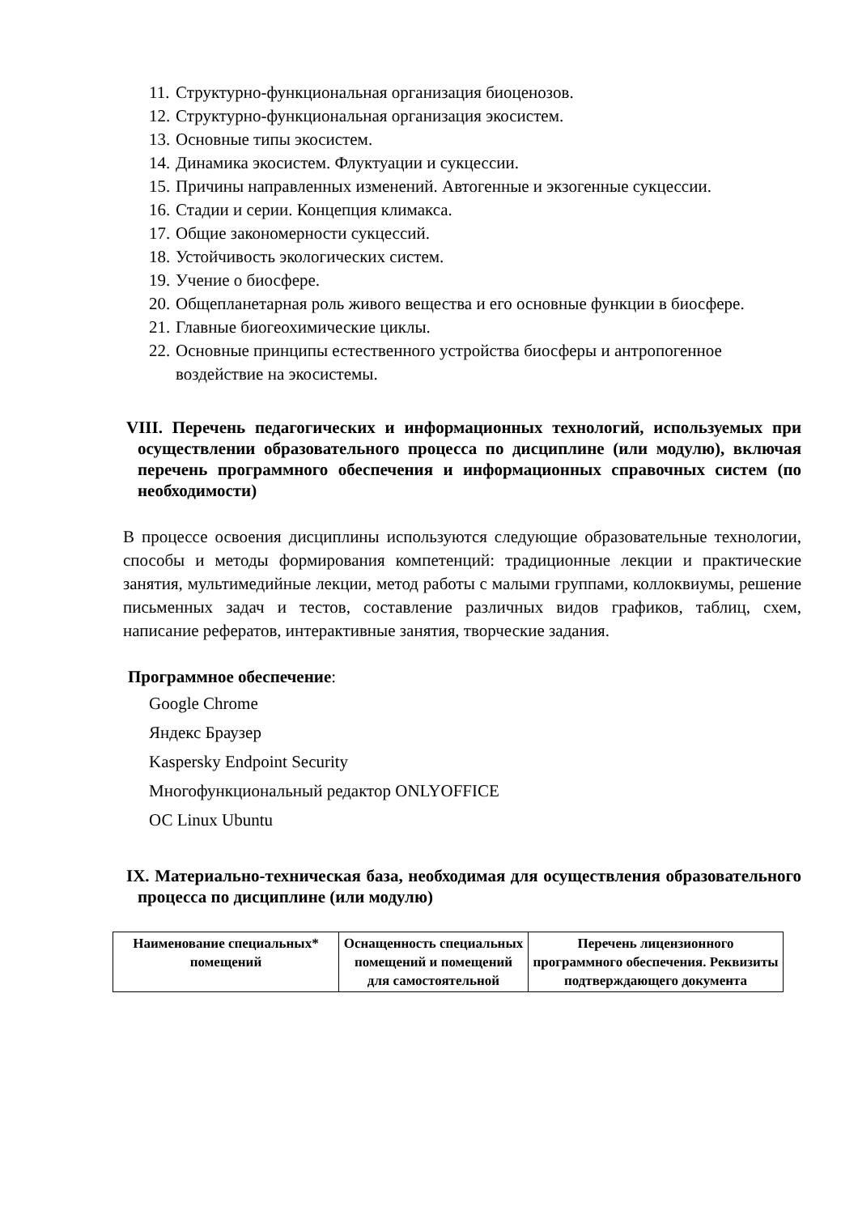11. Структурно-функциональная организация биоценозов.
12. Структурно-функциональная организация экосистем.
13. Основные типы экосистем.
14. Динамика экосистем. Флуктуации и сукцессии.
15. Причины направленных изменений. Автогенные и экзогенные сукцессии.
16. Стадии и серии. Концепция климакса.
17. Общие закономерности сукцессий.
18. Устойчивость экологических систем.
19. Учение о биосфере.
20. Общепланетарная роль живого вещества и его основные функции в биосфере.
21. Главные биогеохимические циклы.
22. Основные принципы естественного устройства биосферы и антропогенное воздействие на экосистемы.
VIII. Перечень педагогических и информационных технологий, используемых при осуществлении образовательного процесса по дисциплине (или модулю), включая перечень программного обеспечения и информационных справочных систем (по необходимости)
В процессе освоения дисциплины используются следующие образовательные технологии, способы и методы формирования компетенций: традиционные лекции и практические занятия, мультимедийные лекции, метод работы с малыми группами, коллоквиумы, решение письменных задач и тестов, составление различных видов графиков, таблиц, схем, написание рефератов, интерактивные занятия, творческие задания.
Программное обеспечение:
Google Chrome
Яндекс Браузер
Kaspersky Endpoint Security
Многофункциональный редактор ONLYOFFICE
ОС Linux Ubuntu
IX. Материально-техническая база, необходимая для осуществления образовательного процесса по дисциплине (или модулю)
| Наименование специальных* помещений | Оснащенность специальных помещений и помещений для самостоятельной | Перечень лицензионного программного обеспечения. Реквизиты подтверждающего документа |